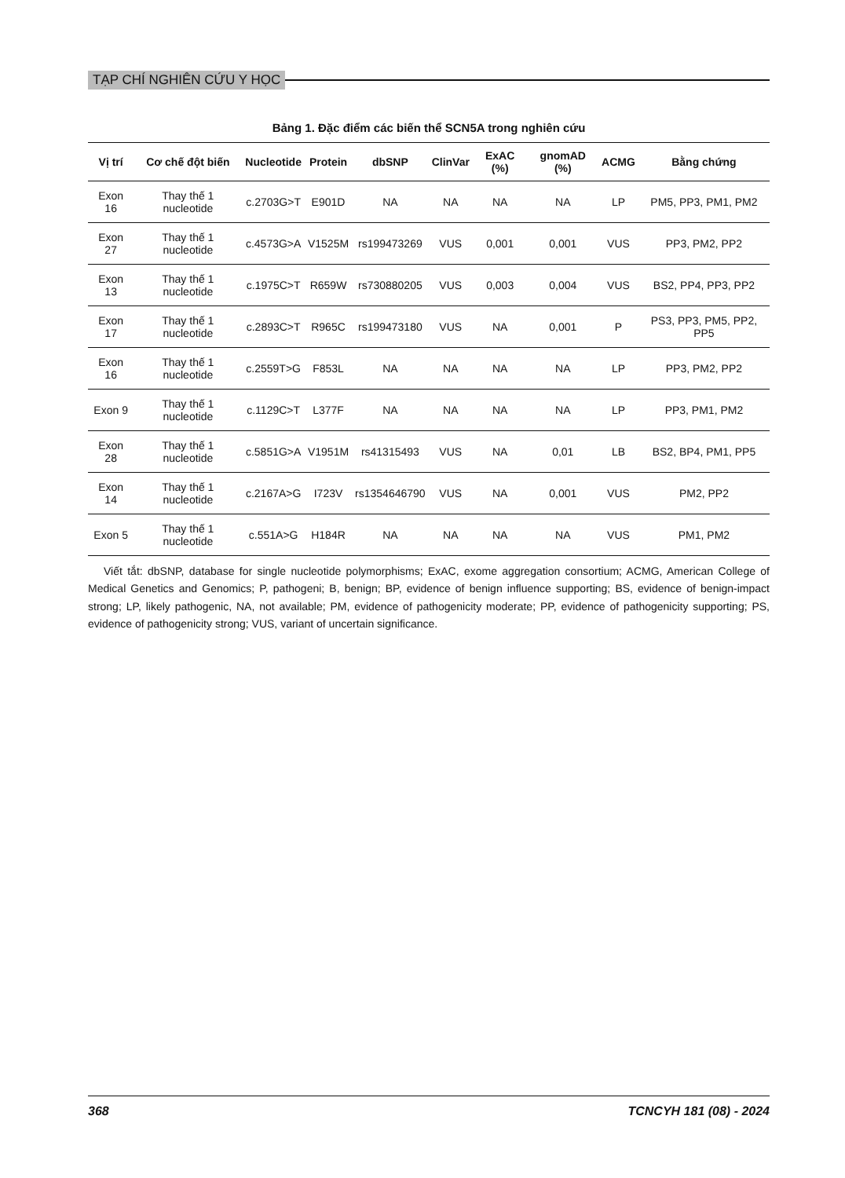TẠP CHÍ NGHIÊN CỨU Y HỌC
Bảng 1. Đặc điểm các biến thể SCN5A trong nghiên cứu
| Vị trí | Cơ chế đột biến | Nucleotide | Protein | dbSNP | ClinVar | ExAC (%) | gnomAD (%) | ACMG | Bằng chứng |
| --- | --- | --- | --- | --- | --- | --- | --- | --- | --- |
| Exon 16 | Thay thế 1 nucleotide | c.2703G>T | E901D | NA | NA | NA | NA | LP | PM5, PP3, PM1, PM2 |
| Exon 27 | Thay thế 1 nucleotide | c.4573G>A | V1525M | rs199473269 | VUS | 0,001 | 0,001 | VUS | PP3, PM2, PP2 |
| Exon 13 | Thay thế 1 nucleotide | c.1975C>T | R659W | rs730880205 | VUS | 0,003 | 0,004 | VUS | BS2, PP4, PP3, PP2 |
| Exon 17 | Thay thế 1 nucleotide | c.2893C>T | R965C | rs199473180 | VUS | NA | 0,001 | P | PS3, PP3, PM5, PP2, PP5 |
| Exon 16 | Thay thế 1 nucleotide | c.2559T>G | F853L | NA | NA | NA | NA | LP | PP3, PM2, PP2 |
| Exon 9 | Thay thế 1 nucleotide | c.1129C>T | L377F | NA | NA | NA | NA | LP | PP3, PM1, PM2 |
| Exon 28 | Thay thế 1 nucleotide | c.5851G>A | V1951M | rs41315493 | VUS | NA | 0,01 | LB | BS2, BP4, PM1, PP5 |
| Exon 14 | Thay thế 1 nucleotide | c.2167A>G | I723V | rs1354646790 | VUS | NA | 0,001 | VUS | PM2, PP2 |
| Exon 5 | Thay thế 1 nucleotide | c.551A>G | H184R | NA | NA | NA | NA | VUS | PM1, PM2 |
Viết tắt: dbSNP, database for single nucleotide polymorphisms; ExAC, exome aggregation consortium; ACMG, American College of Medical Genetics and Genomics; P, pathogeni; B, benign; BP, evidence of benign influence supporting; BS, evidence of benign-impact strong; LP, likely pathogenic, NA, not available; PM, evidence of pathogenicity moderate; PP, evidence of pathogenicity supporting; PS, evidence of pathogenicity strong; VUS, variant of uncertain significance.
368 TCNCYH 181 (08) - 2024